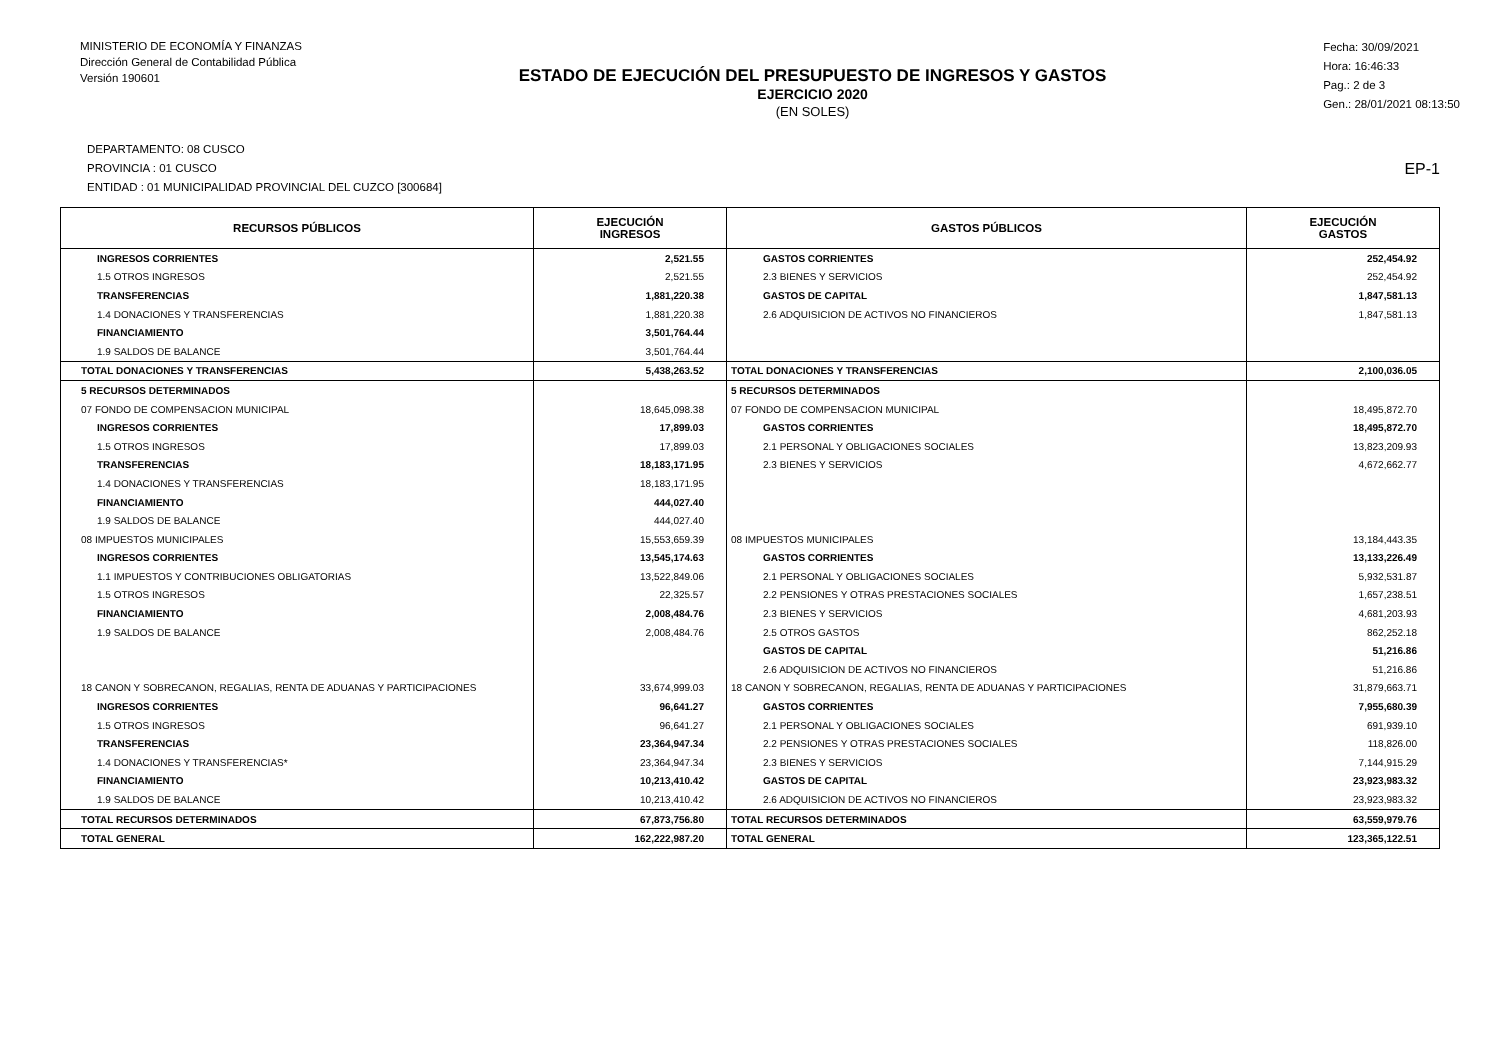MINISTERIO DE ECONOMÍA Y FINANZAS
Dirección General de Contabilidad Pública
Versión 190601
ESTADO DE EJECUCIÓN DEL PRESUPUESTO DE INGRESOS Y GASTOS
EJERCICIO 2020
(EN SOLES)
Fecha: 30/09/2021
Hora: 16:46:33
Pag.: 2 de 3
Gen.: 28/01/2021 08:13:50
DEPARTAMENTO: 08 CUSCO
PROVINCIA : 01 CUSCO
ENTIDAD : 01 MUNICIPALIDAD PROVINCIAL DEL CUZCO [300684]
EP-1
| RECURSOS PÚBLICOS | EJECUCIÓN INGRESOS | GASTOS PÚBLICOS | EJECUCIÓN GASTOS |
| --- | --- | --- | --- |
| INGRESOS CORRIENTES | 2,521.55 | GASTOS CORRIENTES | 252,454.92 |
| 1.5 OTROS INGRESOS | 2,521.55 | 2.3 BIENES Y SERVICIOS | 252,454.92 |
| TRANSFERENCIAS | 1,881,220.38 | GASTOS DE CAPITAL | 1,847,581.13 |
| 1.4 DONACIONES Y TRANSFERENCIAS | 1,881,220.38 | 2.6 ADQUISICION DE ACTIVOS NO FINANCIEROS | 1,847,581.13 |
| FINANCIAMIENTO | 3,501,764.44 | | |
| 1.9 SALDOS DE BALANCE | 3,501,764.44 | | |
| TOTAL DONACIONES Y TRANSFERENCIAS | 5,438,263.52 | TOTAL DONACIONES Y TRANSFERENCIAS | 2,100,036.05 |
| 5 RECURSOS DETERMINADOS | | 5 RECURSOS DETERMINADOS | |
| 07 FONDO DE COMPENSACION MUNICIPAL | 18,645,098.38 | 07 FONDO DE COMPENSACION MUNICIPAL | 18,495,872.70 |
| INGRESOS CORRIENTES | 17,899.03 | GASTOS CORRIENTES | 18,495,872.70 |
| 1.5 OTROS INGRESOS | 17,899.03 | 2.1 PERSONAL Y OBLIGACIONES SOCIALES | 13,823,209.93 |
| TRANSFERENCIAS | 18,183,171.95 | 2.3 BIENES Y SERVICIOS | 4,672,662.77 |
| 1.4 DONACIONES Y TRANSFERENCIAS | 18,183,171.95 | | |
| FINANCIAMIENTO | 444,027.40 | | |
| 1.9 SALDOS DE BALANCE | 444,027.40 | | |
| 08 IMPUESTOS MUNICIPALES | 15,553,659.39 | 08 IMPUESTOS MUNICIPALES | 13,184,443.35 |
| INGRESOS CORRIENTES | 13,545,174.63 | GASTOS CORRIENTES | 13,133,226.49 |
| 1.1 IMPUESTOS Y CONTRIBUCIONES OBLIGATORIAS | 13,522,849.06 | 2.1 PERSONAL Y OBLIGACIONES SOCIALES | 5,932,531.87 |
| 1.5 OTROS INGRESOS | 22,325.57 | 2.2 PENSIONES Y OTRAS PRESTACIONES SOCIALES | 1,657,238.51 |
| FINANCIAMIENTO | 2,008,484.76 | 2.3 BIENES Y SERVICIOS | 4,681,203.93 |
| 1.9 SALDOS DE BALANCE | 2,008,484.76 | 2.5 OTROS GASTOS | 862,252.18 |
| | | GASTOS DE CAPITAL | 51,216.86 |
| | | 2.6 ADQUISICION DE ACTIVOS NO FINANCIEROS | 51,216.86 |
| 18 CANON Y SOBRECANON, REGALIAS, RENTA DE ADUANAS Y PARTICIPACIONES | 33,674,999.03 | 18 CANON Y SOBRECANON, REGALIAS, RENTA DE ADUANAS Y PARTICIPACIONES | 31,879,663.71 |
| INGRESOS CORRIENTES | 96,641.27 | GASTOS CORRIENTES | 7,955,680.39 |
| 1.5 OTROS INGRESOS | 96,641.27 | 2.1 PERSONAL Y OBLIGACIONES SOCIALES | 691,939.10 |
| TRANSFERENCIAS | 23,364,947.34 | 2.2 PENSIONES Y OTRAS PRESTACIONES SOCIALES | 118,826.00 |
| 1.4 DONACIONES Y TRANSFERENCIAS* | 23,364,947.34 | 2.3 BIENES Y SERVICIOS | 7,144,915.29 |
| FINANCIAMIENTO | 10,213,410.42 | GASTOS DE CAPITAL | 23,923,983.32 |
| 1.9 SALDOS DE BALANCE | 10,213,410.42 | 2.6 ADQUISICION DE ACTIVOS NO FINANCIEROS | 23,923,983.32 |
| TOTAL RECURSOS DETERMINADOS | 67,873,756.80 | TOTAL RECURSOS DETERMINADOS | 63,559,979.76 |
| TOTAL GENERAL | 162,222,987.20 | TOTAL GENERAL | 123,365,122.51 |